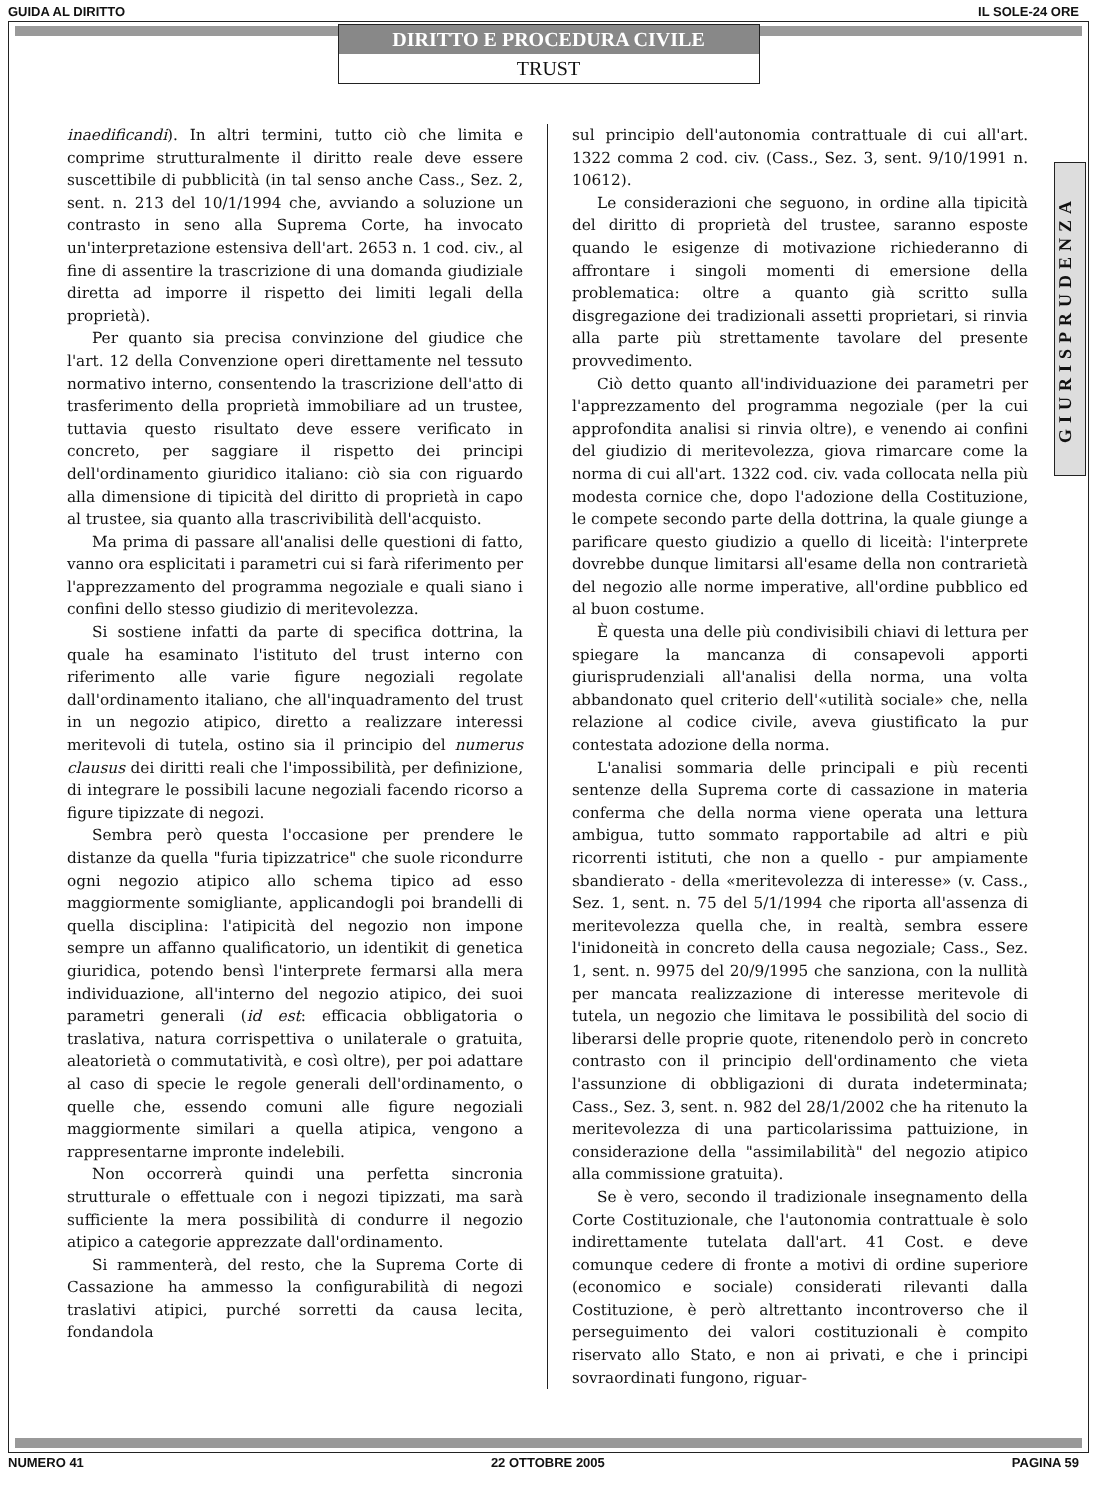GUIDA AL DIRITTO IL SOLE-24 ORE
DIRITTO E PROCEDURA CIVILE
TRUST
GIURISPRUDENZA
inaedificandi). In altri termini, tutto ciò che limita e comprime strutturalmente il diritto reale deve essere suscettibile di pubblicità (in tal senso anche Cass., Sez. 2, sent. n. 213 del 10/1/1994 che, avviando a soluzione un contrasto in seno alla Suprema Corte, ha invocato un'interpretazione estensiva dell'art. 2653 n. 1 cod. civ., al fine di assentire la trascrizione di una domanda giudiziale diretta ad imporre il rispetto dei limiti legali della proprietà).
Per quanto sia precisa convinzione del giudice che l'art. 12 della Convenzione operi direttamente nel tessuto normativo interno, consentendo la trascrizione dell'atto di trasferimento della proprietà immobiliare ad un trustee, tuttavia questo risultato deve essere verificato in concreto, per saggiare il rispetto dei principi dell'ordinamento giuridico italiano: ciò sia con riguardo alla dimensione di tipicità del diritto di proprietà in capo al trustee, sia quanto alla trascrivibilità dell'acquisto.
Ma prima di passare all'analisi delle questioni di fatto, vanno ora esplicitati i parametri cui si farà riferimento per l'apprezzamento del programma negoziale e quali siano i confini dello stesso giudizio di meritevolezza.
Si sostiene infatti da parte di specifica dottrina, la quale ha esaminato l'istituto del trust interno con riferimento alle varie figure negoziali regolate dall'ordinamento italiano, che all'inquadramento del trust in un negozio atipico, diretto a realizzare interessi meritevoli di tutela, ostino sia il principio del numerus clausus dei diritti reali che l'impossibilità, per definizione, di integrare le possibili lacune negoziali facendo ricorso a figure tipizzate di negozi.
Sembra però questa l'occasione per prendere le distanze da quella "furia tipizzatrice" che suole ricondurre ogni negozio atipico allo schema tipico ad esso maggiormente somigliante, applicandogli poi brandelli di quella disciplina: l'atipicità del negozio non impone sempre un affanno qualificatorio, un identikit di genetica giuridica, potendo bensì l'interprete fermarsi alla mera individuazione, all'interno del negozio atipico, dei suoi parametri generali (id est: efficacia obbligatoria o traslativa, natura corrispettiva o unilaterale o gratuita, aleatorietà o commutatività, e così oltre), per poi adattare al caso di specie le regole generali dell'ordinamento, o quelle che, essendo comuni alle figure negoziali maggiormente similari a quella atipica, vengono a rappresentarne impronte indelebili.
Non occorrerà quindi una perfetta sincronia strutturale o effettuale con i negozi tipizzati, ma sarà sufficiente la mera possibilità di condurre il negozio atipico a categorie apprezzate dall'ordinamento.
Si rammenterà, del resto, che la Suprema Corte di Cassazione ha ammesso la configurabilità di negozi traslativi atipici, purché sorretti da causa lecita, fondandola
sul principio dell'autonomia contrattuale di cui all'art. 1322 comma 2 cod. civ. (Cass., Sez. 3, sent. 9/10/1991 n. 10612).
Le considerazioni che seguono, in ordine alla tipicità del diritto di proprietà del trustee, saranno esposte quando le esigenze di motivazione richiederanno di affrontare i singoli momenti di emersione della problematica: oltre a quanto già scritto sulla disgregazione dei tradizionali assetti proprietari, si rinvia alla parte più strettamente tavolare del presente provvedimento.
Ciò detto quanto all'individuazione dei parametri per l'apprezzamento del programma negoziale (per la cui approfondita analisi si rinvia oltre), e venendo ai confini del giudizio di meritevolezza, giova rimarcare come la norma di cui all'art. 1322 cod. civ. vada collocata nella più modesta cornice che, dopo l'adozione della Costituzione, le compete secondo parte della dottrina, la quale giunge a parificare questo giudizio a quello di liceità: l'interprete dovrebbe dunque limitarsi all'esame della non contrarietà del negozio alle norme imperative, all'ordine pubblico ed al buon costume.
È questa una delle più condivisibili chiavi di lettura per spiegare la mancanza di consapevoli apporti giurisprudenziali all'analisi della norma, una volta abbandonato quel criterio dell'«utilità sociale» che, nella relazione al codice civile, aveva giustificato la pur contestata adozione della norma.
L'analisi sommaria delle principali e più recenti sentenze della Suprema corte di cassazione in materia conferma che della norma viene operata una lettura ambigua, tutto sommato rapportabile ad altri e più ricorrenti istituti, che non a quello - pur ampiamente sbandierato - della «meritevolezza di interesse» (v. Cass., Sez. 1, sent. n. 75 del 5/1/1994 che riporta all'assenza di meritevolezza quella che, in realtà, sembra essere l'inidoneità in concreto della causa negoziale; Cass., Sez. 1, sent. n. 9975 del 20/9/1995 che sanziona, con la nullità per mancata realizzazione di interesse meritevole di tutela, un negozio che limitava le possibilità del socio di liberarsi delle proprie quote, ritenendolo però in concreto contrasto con il principio dell'ordinamento che vieta l'assunzione di obbligazioni di durata indeterminata; Cass., Sez. 3, sent. n. 982 del 28/1/2002 che ha ritenuto la meritevolezza di una particolarissima pattuizione, in considerazione della "assimilabilità" del negozio atipico alla commissione gratuita).
Se è vero, secondo il tradizionale insegnamento della Corte Costituzionale, che l'autonomia contrattuale è solo indirettamente tutelata dall'art. 41 Cost. e deve comunque cedere di fronte a motivi di ordine superiore (economico e sociale) considerati rilevanti dalla Costituzione, è però altrettanto incontroverso che il perseguimento dei valori costituzionali è compito riservato allo Stato, e non ai privati, e che i principi sovraordinati fungono, riguar-
NUMERO 41 22 OTTOBRE 2005 PAGINA 59